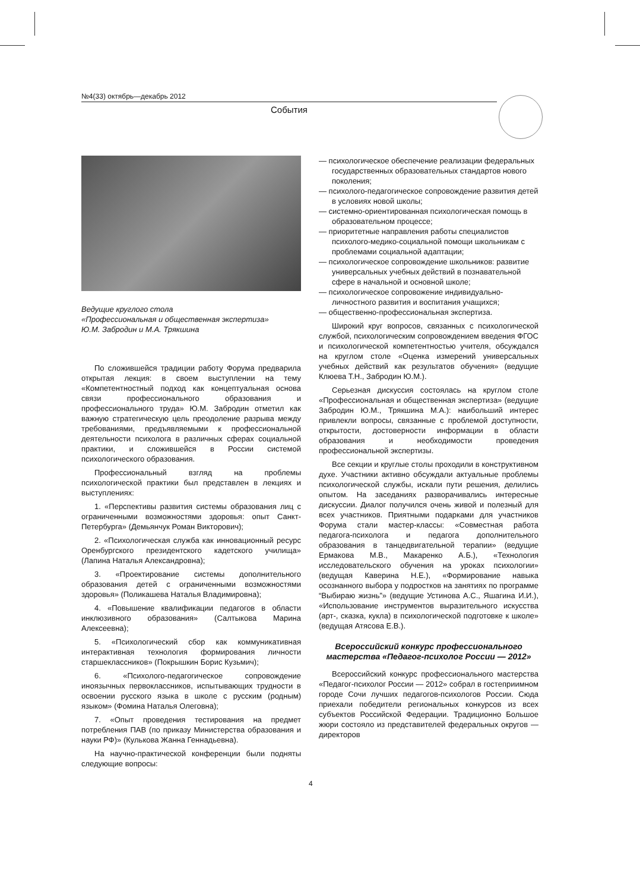№4(33) октябрь—декабрь 2012
События
Ведущие круглого стола
«Профессиональная и общественная экспертиза»
Ю.М. Забродин и М.А. Трякшина
По сложившейся традиции работу Форума предварила открытая лекция: в своем выступлении на тему «Компетентностный подход как концептуальная основа связи профессионального образования и профессионального труда» Ю.М. Забродин отметил как важную стратегическую цель преодоление разрыва между требованиями, предъявляемыми к профессиональной деятельности психолога в различных сферах социальной практики, и сложившейся в России системой психологического образования.
Профессиональный взгляд на проблемы психологической практики был представлен в лекциях и выступлениях:
1. «Перспективы развития системы образования лиц с ограниченными возможностями здоровья: опыт Санкт-Петербурга» (Демьянчук Роман Викторович);
2. «Психологическая служба как инновационный ресурс Оренбургского президентского кадетского училища» (Лапина Наталья Александровна);
3. «Проектирование системы дополнительного образования детей с ограниченными возможностями здоровья» (Поликашева Наталья Владимировна);
4. «Повышение квалификации педагогов в области инклюзивного образования» (Салтыкова Марина Алексеевна);
5. «Психологический сбор как коммуникативная интерактивная технология формирования личности старшеклассников» (Покрышкин Борис Кузьмич);
6. «Психолого-педагогическое сопровождение иноязычных первоклассников, испытывающих трудности в освоении русского языка в школе с русским (родным) языком» (Фомина Наталья Олеговна);
7. «Опыт проведения тестирования на предмет потребления ПАВ (по приказу Министерства образования и науки РФ)» (Кулькова Жанна Геннадьевна).
На научно-практической конференции были подняты следующие вопросы:
— психологическое обеспечение реализации федеральных государственных образовательных стандартов нового поколения;
— психолого-педагогическое сопровождение развития детей в условиях новой школы;
— системно-ориентированная психологическая помощь в образовательном процессе;
— приоритетные направления работы специалистов психолого-медико-социальной помощи школьникам с проблемами социальной адаптации;
— психологическое сопровождение школьников: развитие универсальных учебных действий в познавательной сфере в начальной и основной школе;
— психологическое сопровожение индивидуально-личностного развития и воспитания учащихся;
— общественно-профессиональная экспертиза.
Широкий круг вопросов, связанных с психологической службой, психологическим сопровождением введения ФГОС и психологической компетентностью учителя, обсуждался на круглом столе «Оценка измерений универсальных учебных действий как результатов обучения» (ведущие Клюева Т.Н., Забродин Ю.М.).
Серьезная дискуссия состоялась на круглом столе «Профессиональная и общественная экспертиза» (ведущие Забродин Ю.М., Трякшина М.А.): наибольший интерес привлекли вопросы, связанные с проблемой доступности, открытости, достоверности информации в области образования и необходимости проведения профессиональной экспертизы.
Все секции и круглые столы проходили в конструктивном духе. Участники активно обсуждали актуальные проблемы психологической службы, искали пути решения, делились опытом. На заседаниях разворачивались интересные дискуссии. Диалог получился очень живой и полезный для всех участников. Приятными подарками для участников Форума стали мастер-классы: «Совместная работа педагога-психолога и педагога дополнительного образования в танцедвигательной терапии» (ведущие Ермакова М.В., Макаренко А.Б.), «Технология исследовательского обучения на уроках психологии» (ведущая Каверина Н.Е.), «Формирование навыка осознанного выбора у подростков на занятиях по программе “Выбираю жизнь”» (ведущие Устинова А.С., Яшагина И.И.), «Использование инструментов выразительного искусства (арт-, сказка, кукла) в психологической подготовке к школе» (ведущая Атясова Е.В.).
Всероссийский конкурс профессионального мастерства «Педагог-психолог России — 2012»
Всероссийский конкурс профессионального мастерства «Педагог-психолог России — 2012» собрал в гостеприимном городе Сочи лучших педагогов-психологов России. Сюда приехали победители региональных конкурсов из всех субъектов Российской Федерации. Традиционно Большое жюри состояло из представителей федеральных округов — директоров
4